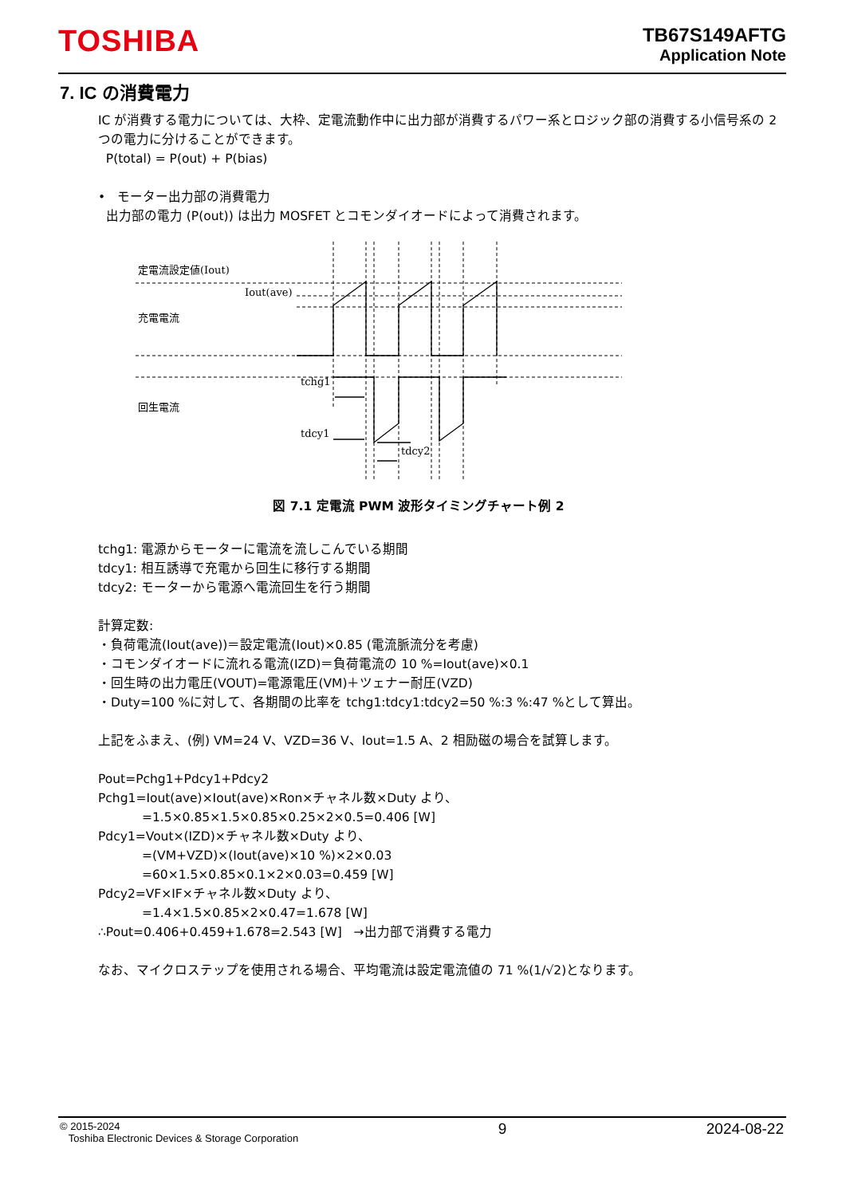TOSHIBA
TB67S149AFTG
Application Note
7. IC の消費電力
IC が消費する電力については、大枠、定電流動作中に出力部が消費するパワー系とロジック部の消費する小信号系の 2 つの電力に分けることができます。
P(total) = P(out) + P(bias)
• モーター出力部の消費電力
出力部の電力 (P(out)) は出力 MOSFET とコモンダイオードによって消費されます。
定電流設定値(Iout)
Iout(ave)
充電電流
回生電流
tchg1
tdcy1
tdcy2
図 7.1 定電流 PWM 波形タイミングチャート例 2
tchg1: 電源からモーターに電流を流しこんでいる期間
tdcy1: 相互誘導で充電から回生に移行する期間
tdcy2: モーターから電源へ電流回生を行う期間
計算定数:
・負荷電流(Iout(ave))＝設定電流(Iout)×0.85 (電流脈流分を考慮)
・コモンダイオードに流れる電流(IZD)＝負荷電流の 10 %=Iout(ave)×0.1
・回生時の出力電圧(VOUT)=電源電圧(VM)＋ツェナー耐圧(VZD)
・Duty=100 %に対して、各期間の比率を tchg1:tdcy1:tdcy2=50 %:3 %:47 %として算出。
上記をふまえ、(例) VM=24 V、VZD=36 V、Iout=1.5 A、2 相励磁の場合を試算します。
Pout=Pchg1+Pdcy1+Pdcy2
Pchg1=Iout(ave)×Iout(ave)×Ron×チャネル数×Duty より、
=1.5×0.85×1.5×0.85×0.25×2×0.5=0.406 [W]
Pdcy1=Vout×(IZD)×チャネル数×Duty より、
=(VM+VZD)×(Iout(ave)×10 %)×2×0.03
=60×1.5×0.85×0.1×2×0.03=0.459 [W]
Pdcy2=VF×IF×チャネル数×Duty より、
=1.4×1.5×0.85×2×0.47=1.678 [W]
∴Pout=0.406+0.459+1.678=2.543 [W] →出力部で消費する電力
なお、マイクロステップを使用される場合、平均電流は設定電流値の 71 %(1/√2)となります。
© 2015-2024
Toshiba Electronic Devices & Storage Corporation 9 2024-08-22